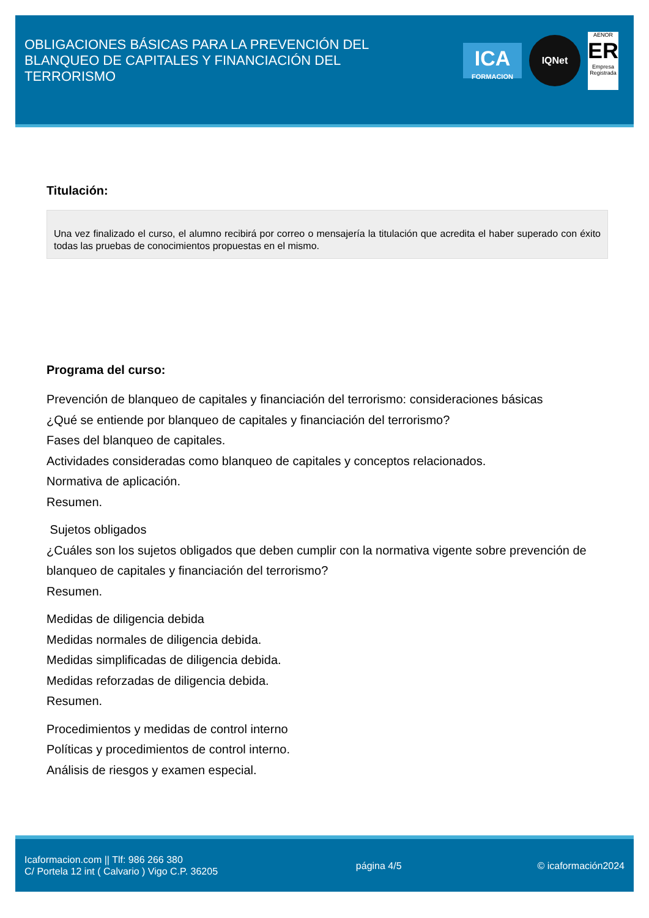OBLIGACIONES BÁSICAS PARA LA PREVENCIÓN DEL BLANQUEO DE CAPITALES Y FINANCIACIÓN DEL TERRORISMO
ICA
FORMACION
IQNet
AENOR
ER
Empresa Registrada
Titulación:
Una vez finalizado el curso, el alumno recibirá por correo o mensajería la titulación que acredita el haber superado con éxito todas las pruebas de conocimientos propuestas en el mismo.
Programa del curso:
Prevención de blanqueo de capitales y financiación del terrorismo: consideraciones básicas
¿Qué se entiende por blanqueo de capitales y financiación del terrorismo?
Fases del blanqueo de capitales.
Actividades consideradas como blanqueo de capitales y conceptos relacionados.
Normativa de aplicación.
Resumen.
Sujetos obligados
¿Cuáles son los sujetos obligados que deben cumplir con la normativa vigente sobre prevención de blanqueo de capitales y financiación del terrorismo?
Resumen.
Medidas de diligencia debida
Medidas normales de diligencia debida.
Medidas simplificadas de diligencia debida.
Medidas reforzadas de diligencia debida.
Resumen.
Procedimientos y medidas de control interno
Políticas y procedimientos de control interno.
Análisis de riesgos y examen especial.
Icaformacion.com || Tlf: 986 266 380
C/ Portela 12 int ( Calvario ) Vigo C.P. 36205
página 4/5 © icaformación2024